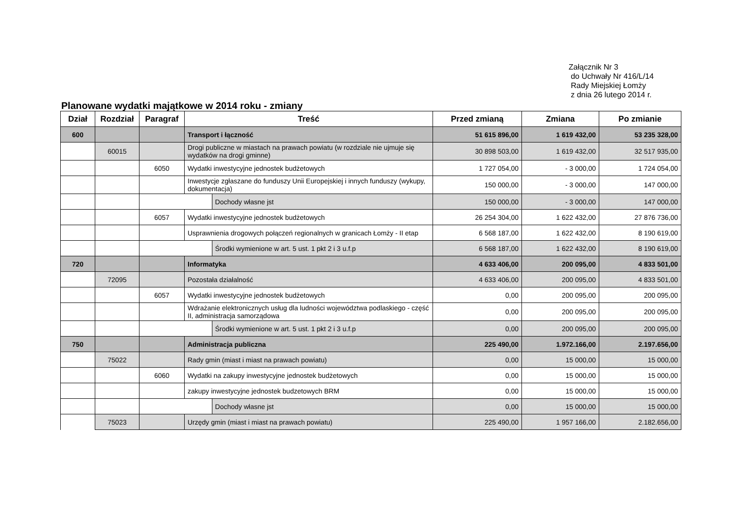Załącznik Nr 3
do Uchwały Nr 416/L/14
Rady Miejskiej Łomży
z dnia 26 lutego 2014 r.
Planowane wydatki majątkowe w 2014 roku - zmiany
| Dział | Rozdział | Paragraf | Treść | | Przed zmianą | Zmiana | Po zmianie |
| --- | --- | --- | --- | --- | --- | --- | --- |
| 600 | | | Transport i łączność | | 51 615 896,00 | 1 619 432,00 | 53 235 328,00 |
| | 60015 | | Drogi publiczne w miastach na prawach powiatu (w rozdziale nie ujmuje się wydatków na drogi gminne) | | 30 898 503,00 | 1 619 432,00 | 32 517 935,00 |
| | | 6050 | Wydatki inwestycyjne jednostek budżetowych | | 1 727 054,00 | - 3 000,00 | 1 724 054,00 |
| | | | Inwestycje zgłaszane do funduszy Unii Europejskiej i innych funduszy (wykupy, dokumentacja) | | 150 000,00 | - 3 000,00 | 147 000,00 |
| | | | | Dochody własne jst | 150 000,00 | - 3 000,00 | 147 000,00 |
| | | 6057 | Wydatki inwestycyjne jednostek budżetowych | | 26 254 304,00 | 1 622 432,00 | 27 876 736,00 |
| | | | Usprawnienia drogowych połączeń regionalnych w granicach Łomży - II etap | | 6 568 187,00 | 1 622 432,00 | 8 190 619,00 |
| | | | | Środki wymienione w art. 5 ust. 1 pkt 2 i 3 u.f.p | 6 568 187,00 | 1 622 432,00 | 8 190 619,00 |
| 720 | | | Informatyka | | 4 633 406,00 | 200 095,00 | 4 833 501,00 |
| | 72095 | | Pozostała działalność | | 4 633 406,00 | 200 095,00 | 4 833 501,00 |
| | | 6057 | Wydatki inwestycyjne jednostek budżetowych | | 0,00 | 200 095,00 | 200 095,00 |
| | | | Wdrażanie elektronicznych usług dla ludności województwa podlaskiego - część II, administracja samorządowa | | 0,00 | 200 095,00 | 200 095,00 |
| | | | | Środki wymienione w art. 5 ust. 1 pkt 2 i 3 u.f.p | 0,00 | 200 095,00 | 200 095,00 |
| 750 | | | Administracja publiczna | | 225 490,00 | 1.972.166,00 | 2.197.656,00 |
| | 75022 | | Rady gmin (miast i miast na prawach powiatu) | | 0,00 | 15 000,00 | 15 000,00 |
| | | 6060 | Wydatki na zakupy inwestycyjne jednostek budżetowych | | 0,00 | 15 000,00 | 15 000,00 |
| | | | zakupy inwestycyjne jednostek budzetowych BRM | | 0,00 | 15 000,00 | 15 000,00 |
| | | | | Dochody własne jst | 0,00 | 15 000,00 | 15 000,00 |
| | 75023 | | Urzędy gmin (miast i miast na prawach powiatu) | | 225 490,00 | 1 957 166,00 | 2.182.656,00 |